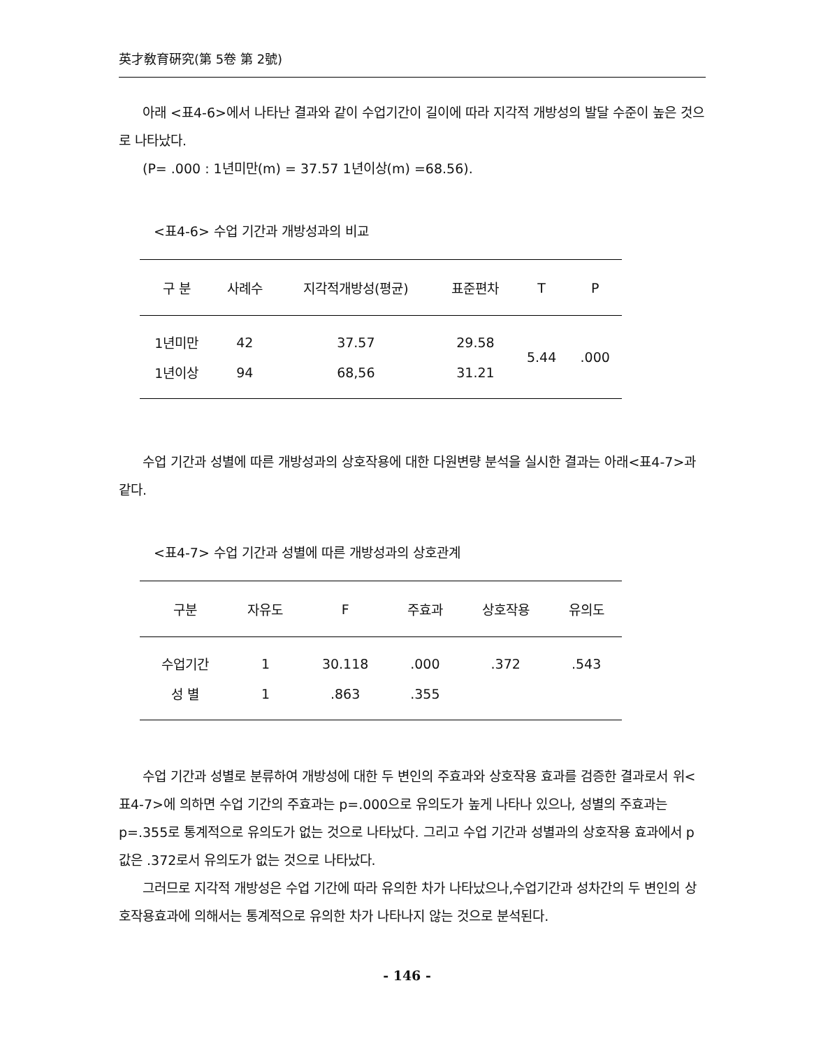英才敎育硏究(第 5卷 第 2號)
아래 <표4-6>에서 나타난 결과와 같이 수업기간이 길이에 따라 지각적 개방성의 발달 수준이 높은 것으로 나타났다.
(P= .000 : 1년미만(m) = 37.57 1년이상(m) =68.56).
<표4-6> 수업 기간과 개방성과의 비교
| 구 분 | 사례수 | 지각적개방성(평균) | 표준편차 | T | P |
| --- | --- | --- | --- | --- | --- |
| 1년미만 | 42 | 37.57 | 29.58 | 5.44 | .000 |
| 1년이상 | 94 | 68,56 | 31.21 | | |
수업 기간과 성별에 따른 개방성과의 상호작용에 대한 다원변량 분석을 실시한 결과는 아래<표4-7>과 같다.
<표4-7> 수업 기간과 성별에 따른 개방성과의 상호관계
| 구분 | 자유도 | F | 주효과 | 상호작용 | 유의도 |
| --- | --- | --- | --- | --- | --- |
| 수업기간 | 1 | 30.118 | .000 | .372 | .543 |
| 성 별 | 1 | .863 | .355 | | |
수업 기간과 성별로 분류하여 개방성에 대한 두 변인의 주효과와 상호작용 효과를 검증한 결과로서 위<표4-7>에 의하면 수업 기간의 주효과는 p=.000으로 유의도가 높게 나타나 있으나, 성별의 주효과는 p=.355로 통계적으로 유의도가 없는 것으로 나타났다. 그리고 수업 기간과 성별과의 상호작용 효과에서 p 값은 .372로서 유의도가 없는 것으로 나타났다.
그러므로 지각적 개방성은 수업 기간에 따라 유의한 차가 나타났으나,수업기간과 성차간의 두 변인의 상호작용효과에 의해서는 통계적으로 유의한 차가 나타나지 않는 것으로 분석된다.
- 146 -